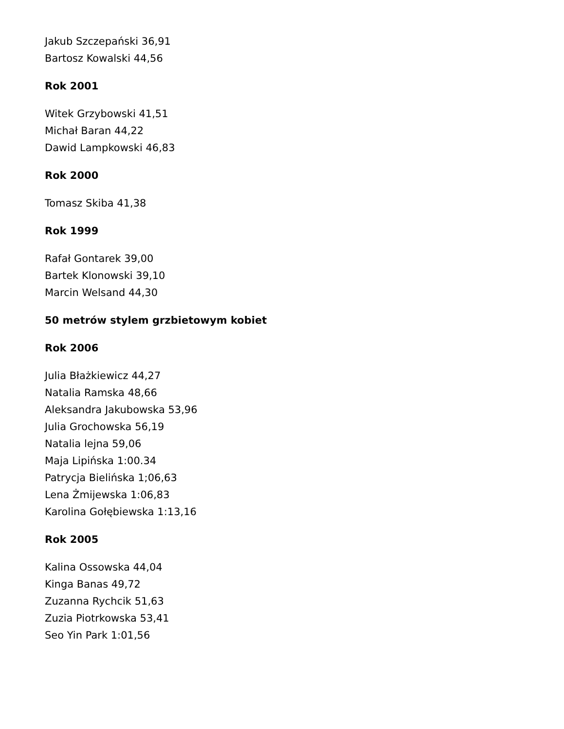Jakub Szczepański 36,91
Bartosz Kowalski 44,56
Rok 2001
Witek Grzybowski 41,51
Michał Baran 44,22
Dawid Lampkowski 46,83
Rok 2000
Tomasz Skiba 41,38
Rok 1999
Rafał Gontarek 39,00
Bartek Klonowski 39,10
Marcin Welsand 44,30
50 metrów stylem grzbietowym kobiet
Rok 2006
Julia Błażkiewicz 44,27
Natalia Ramska 48,66
Aleksandra Jakubowska 53,96
Julia Grochowska 56,19
Natalia lejna 59,06
Maja Lipińska 1:00.34
Patrycja Bielińska 1;06,63
Lena Żmijewska 1:06,83
Karolina Gołębiewska 1:13,16
Rok 2005
Kalina Ossowska 44,04
Kinga Banas 49,72
Zuzanna Rychcik 51,63
Zuzia Piotrkowska 53,41
Seo Yin Park 1:01,56